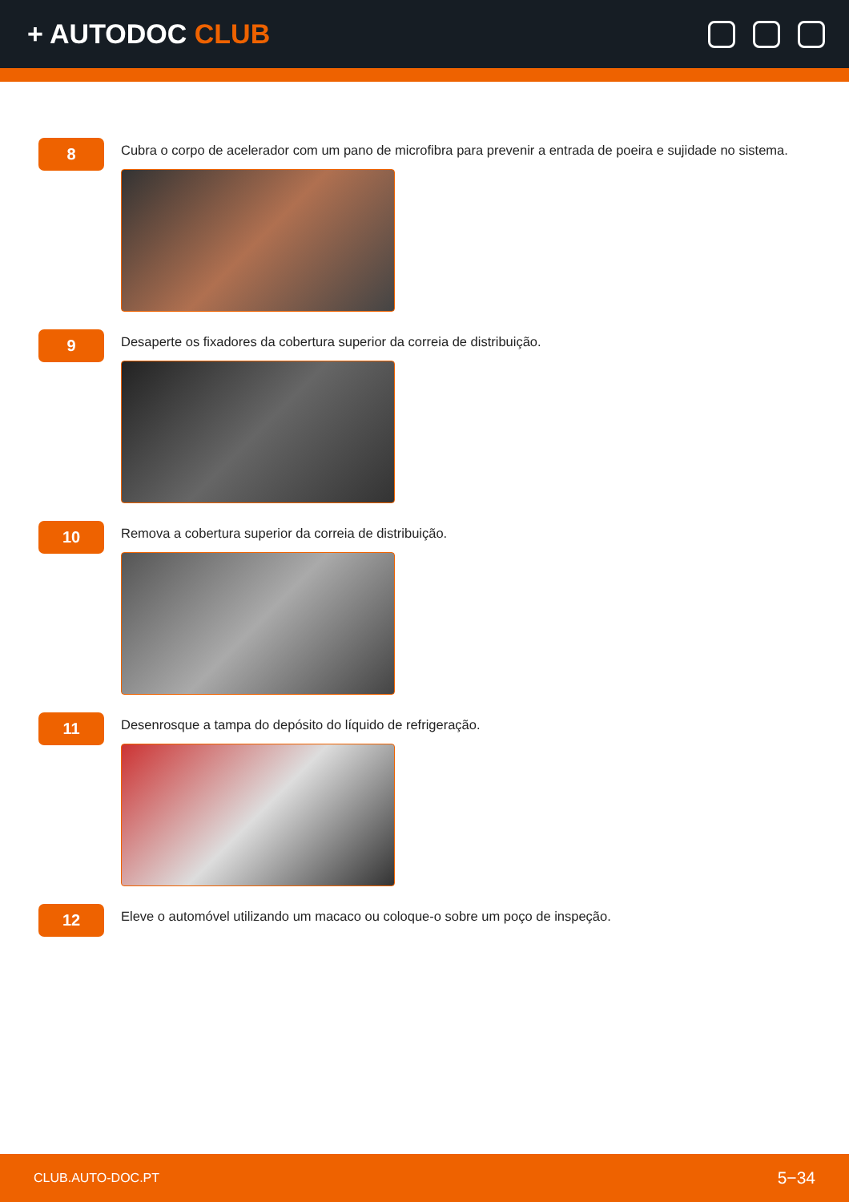+ AUTODOC CLUB
8
Cubra o corpo de acelerador com um pano de microfibra para prevenir a entrada de poeira e sujidade no sistema.
9
Desaperte os fixadores da cobertura superior da correia de distribuição.
10
Remova a cobertura superior da correia de distribuição.
11
Desenrosque a tampa do depósito do líquido de refrigeração.
12
Eleve o automóvel utilizando um macaco ou coloque-o sobre um poço de inspeção.
CLUB.AUTO-DOC.PT 5−34